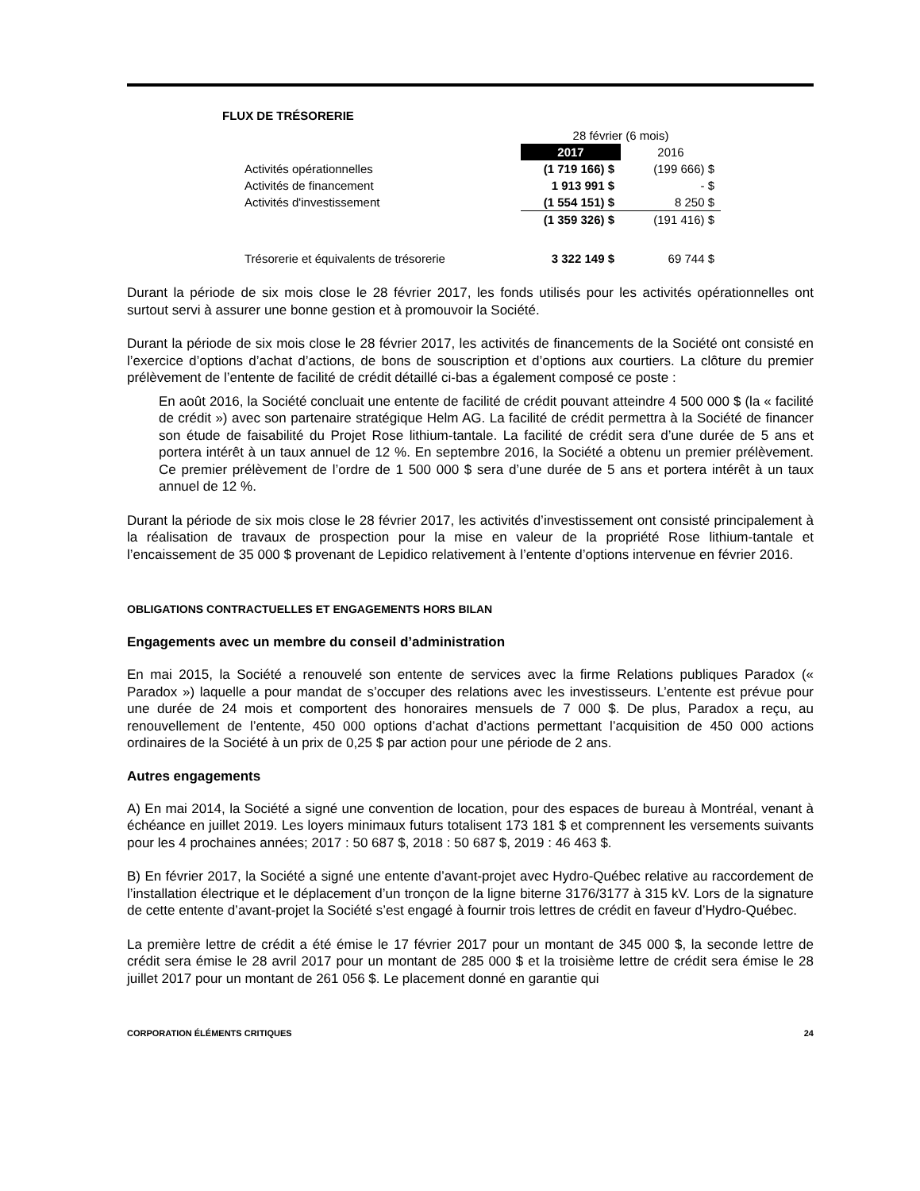FLUX DE TRÉSORERIE
| | 28 février (6 mois) | |
| --- | --- | --- |
| | 2017 | 2016 |
| Activités opérationnelles | (1 719 166) $ | (199 666) $ |
| Activités de financement | 1 913 991 $ | - $ |
| Activités d'investissement | (1 554 151) $ | 8 250 $ |
| | (1 359 326) $ | (191 416) $ |
| Trésorerie et équivalents de trésorerie | 3 322 149 $ | 69 744 $ |
Durant la période de six mois close le 28 février 2017, les fonds utilisés pour les activités opérationnelles ont surtout servi à assurer une bonne gestion et à promouvoir la Société.
Durant la période de six mois close le 28 février 2017, les activités de financements de la Société ont consisté en l’exercice d’options d’achat d’actions, de bons de souscription et d’options aux courtiers. La clôture du premier prélèvement de l’entente de facilité de crédit détaillé ci-bas a également composé ce poste :
En août 2016, la Société concluait une entente de facilité de crédit pouvant atteindre 4 500 000 $ (la « facilité de crédit ») avec son partenaire stratégique Helm AG. La facilité de crédit permettra à la Société de financer son étude de faisabilité du Projet Rose lithium-tantale. La facilité de crédit sera d’une durée de 5 ans et portera intérêt à un taux annuel de 12 %. En septembre 2016, la Société a obtenu un premier prélèvement. Ce premier prélèvement de l’ordre de 1 500 000 $ sera d’une durée de 5 ans et portera intérêt à un taux annuel de 12 %.
Durant la période de six mois close le 28 février 2017, les activités d’investissement ont consisté principalement à la réalisation de travaux de prospection pour la mise en valeur de la propriété Rose lithium-tantale et l’encaissement de 35 000 $ provenant de Lepidico relativement à l’entente d’options intervenue en février 2016.
OBLIGATIONS CONTRACTUELLES ET ENGAGEMENTS HORS BILAN
Engagements avec un membre du conseil d’administration
En mai 2015, la Société a renouvelé son entente de services avec la firme Relations publiques Paradox (« Paradox ») laquelle a pour mandat de s’occuper des relations avec les investisseurs. L’entente est prévue pour une durée de 24 mois et comportent des honoraires mensuels de 7 000 $. De plus, Paradox a reçu, au renouvellement de l’entente, 450 000 options d’achat d’actions permettant l’acquisition de 450 000 actions ordinaires de la Société à un prix de 0,25 $ par action pour une période de 2 ans.
Autres engagements
A) En mai 2014, la Société a signé une convention de location, pour des espaces de bureau à Montréal, venant à échéance en juillet 2019. Les loyers minimaux futurs totalisent 173 181 $ et comprennent les versements suivants pour les 4 prochaines années; 2017 : 50 687 $, 2018 : 50 687 $, 2019 : 46 463 $.
B) En février 2017, la Société a signé une entente d’avant-projet avec Hydro-Québec relative au raccordement de l’installation électrique et le déplacement d’un tronçon de la ligne biterne 3176/3177 à 315 kV. Lors de la signature de cette entente d’avant-projet la Société s’est engagé à fournir trois lettres de crédit en faveur d’Hydro-Québec.
La première lettre de crédit a été émise le 17 février 2017 pour un montant de 345 000 $, la seconde lettre de crédit sera émise le 28 avril 2017 pour un montant de 285 000 $ et la troisième lettre de crédit sera émise le 28 juillet 2017 pour un montant de 261 056 $. Le placement donné en garantie qui
CORPORATION ÉLÉMENTS CRITIQUES 24